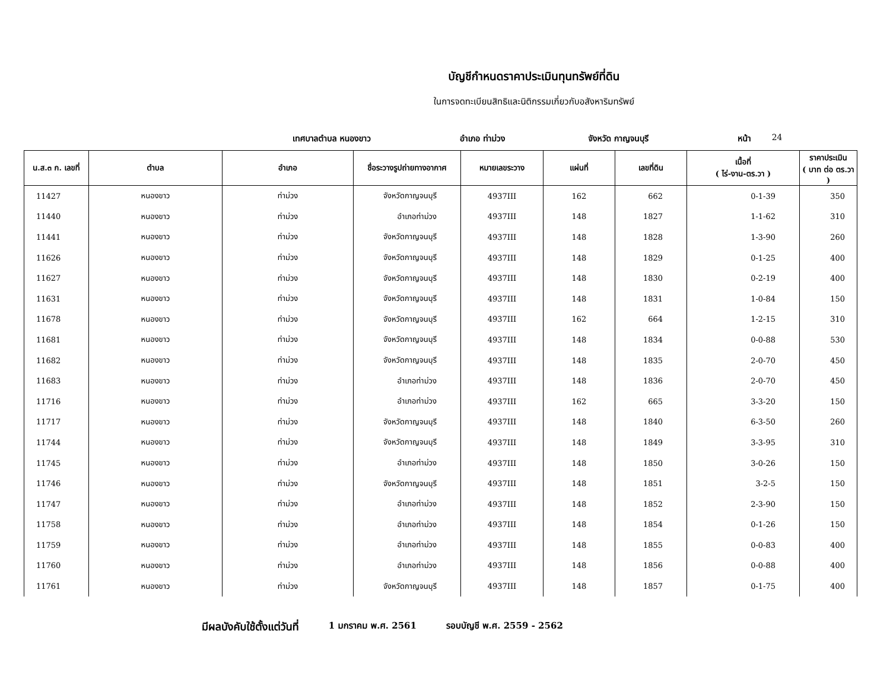บัญชีกำหนดราคาประเมินทุนทรัพย์ที่ดิน
ในการจดทะเบียนสิทธิและนิติกรรมเกี่ยวกับอสังหาริมทรัพย์
เทศบาลตำบล หนองขาว อำเภอ ท่าม่วง จังหวัด กาญจนบุรี หน้า 24
| น.ส.๓ ก. เลขที่ | ตำบล | อำเภอ | ชื่อระวางรูปถ่ายทางอากาศ | หมายเลขระวาง | แผ่นที่ | เลขที่ดิน | เนื้อที่ ( ไร่-งาน-ตร.วา ) | ราคาประเมิน ( บาท ต่อ ตร.วา ) |
| --- | --- | --- | --- | --- | --- | --- | --- | --- |
| 11427 | หนองขาว | ท่าม่วง | จังหวัดกาญจนบุรี | 4937III | 162 | 662 | 0-1-39 | 350 |
| 11440 | หนองขาว | ท่าม่วง | อำเภอท่าม่วง | 4937III | 148 | 1827 | 1-1-62 | 310 |
| 11441 | หนองขาว | ท่าม่วง | จังหวัดกาญจนบุรี | 4937III | 148 | 1828 | 1-3-90 | 260 |
| 11626 | หนองขาว | ท่าม่วง | จังหวัดกาญจนบุรี | 4937III | 148 | 1829 | 0-1-25 | 400 |
| 11627 | หนองขาว | ท่าม่วง | จังหวัดกาญจนบุรี | 4937III | 148 | 1830 | 0-2-19 | 400 |
| 11631 | หนองขาว | ท่าม่วง | จังหวัดกาญจนบุรี | 4937III | 148 | 1831 | 1-0-84 | 150 |
| 11678 | หนองขาว | ท่าม่วง | จังหวัดกาญจนบุรี | 4937III | 162 | 664 | 1-2-15 | 310 |
| 11681 | หนองขาว | ท่าม่วง | จังหวัดกาญจนบุรี | 4937III | 148 | 1834 | 0-0-88 | 530 |
| 11682 | หนองขาว | ท่าม่วง | จังหวัดกาญจนบุรี | 4937III | 148 | 1835 | 2-0-70 | 450 |
| 11683 | หนองขาว | ท่าม่วง | อำเภอท่าม่วง | 4937III | 148 | 1836 | 2-0-70 | 450 |
| 11716 | หนองขาว | ท่าม่วง | อำเภอท่าม่วง | 4937III | 162 | 665 | 3-3-20 | 150 |
| 11717 | หนองขาว | ท่าม่วง | จังหวัดกาญจนบุรี | 4937III | 148 | 1840 | 6-3-50 | 260 |
| 11744 | หนองขาว | ท่าม่วง | จังหวัดกาญจนบุรี | 4937III | 148 | 1849 | 3-3-95 | 310 |
| 11745 | หนองขาว | ท่าม่วง | อำเภอท่าม่วง | 4937III | 148 | 1850 | 3-0-26 | 150 |
| 11746 | หนองขาว | ท่าม่วง | จังหวัดกาญจนบุรี | 4937III | 148 | 1851 | 3-2-5 | 150 |
| 11747 | หนองขาว | ท่าม่วง | อำเภอท่าม่วง | 4937III | 148 | 1852 | 2-3-90 | 150 |
| 11758 | หนองขาว | ท่าม่วง | อำเภอท่าม่วง | 4937III | 148 | 1854 | 0-1-26 | 150 |
| 11759 | หนองขาว | ท่าม่วง | อำเภอท่าม่วง | 4937III | 148 | 1855 | 0-0-83 | 400 |
| 11760 | หนองขาว | ท่าม่วง | อำเภอท่าม่วง | 4937III | 148 | 1856 | 0-0-88 | 400 |
| 11761 | หนองขาว | ท่าม่วง | จังหวัดกาญจนบุรี | 4937III | 148 | 1857 | 0-1-75 | 400 |
มีผลบังคับใช้ตั้งแต่วันที่ 1 มกราคม พ.ศ. 2561 รอบบัญชี พ.ศ. 2559 - 2562